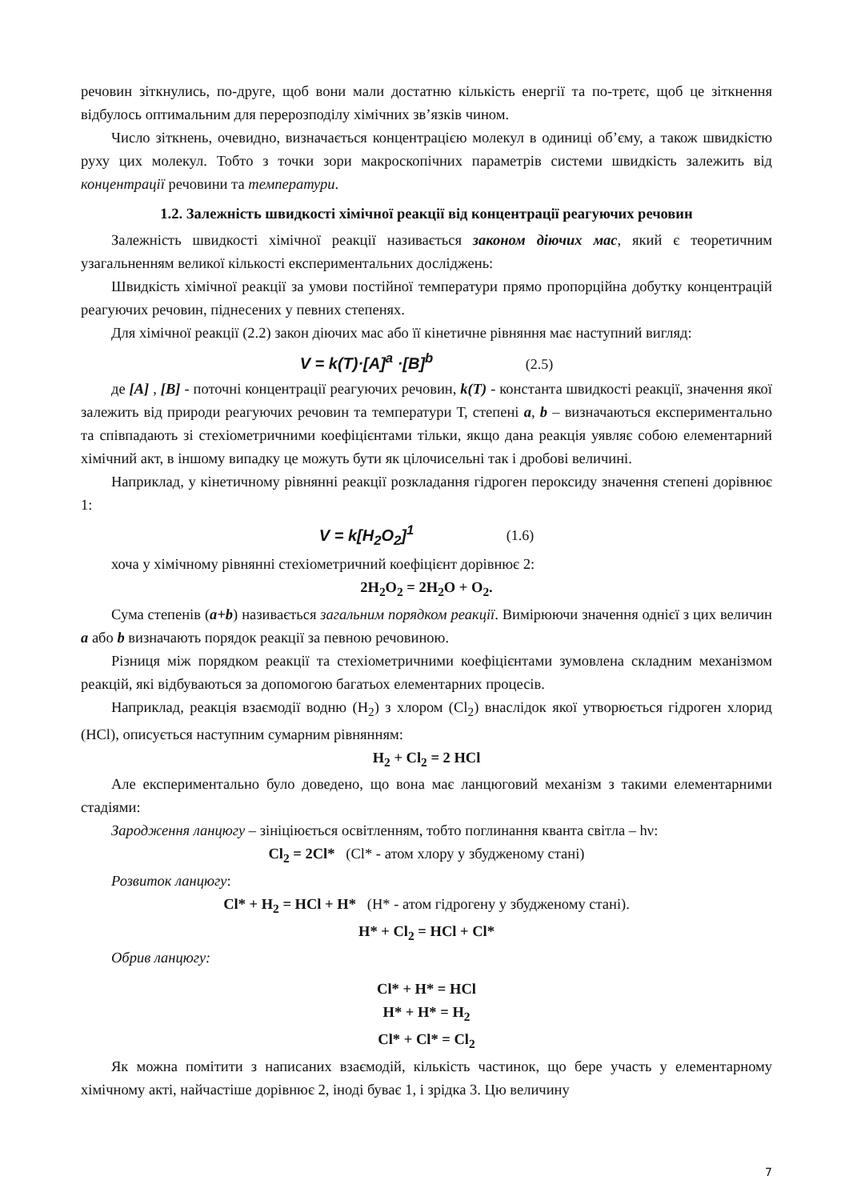речовин зіткнулись, по-друге, щоб вони мали достатню кількість енергії та по-третє, щоб це зіткнення відбулось оптимальним для перерозподілу хімічних зв’язків чином.
Число зіткнень, очевидно, визначається концентрацією молекул в одиниці об’єму, а також швидкістю руху цих молекул. Тобто з точки зори макроскопічних параметрів системи швидкість залежить від концентрації речовини та температури.
1.2. Залежність швидкості хімічної реакції від концентрації реагуючих речовин
Залежність швидкості хімічної реакції називається законом діючих мас, який є теоретичним узагальненням великої кількості експериментальних досліджень:
Швидкість хімічної реакції за умови постійної температури прямо пропорційна добутку концентрацій реагуючих речовин, піднесених у певних степенях.
Для хімічної реакції (2.2) закон діючих мас або її кінетичне рівняння має наступний вигляд:
V = k(T)·[A]<sup>a</sup> ·[B]<sup>b</sup> (2.5)
де [A] , [B] - поточні концентрації реагуючих речовин, k(T) - константа швидкості реакції, значення якої залежить від природи реагуючих речовин та температури Т, степені a, b – визначаються експериментально та співпадають зі стехіометричними коефіцієнтами тільки, якщо дана реакція уявляє собою елементарний хімічний акт, в іншому випадку це можуть бути як цілочисельні так і дробові величині.
Наприклад, у кінетичному рівнянні реакції розкладання гідроген пероксиду значення степені дорівнює 1:
V = k[H<sub>2</sub>O<sub>2</sub>]<sup>1</sup> (1.6)
хоча у хімічному рівнянні стехіометричний коефіцієнт дорівнює 2:
2H<sub>2</sub>O<sub>2</sub> = 2H<sub>2</sub>O + O<sub>2</sub>.
Сума степенів (a+b) називається загальним порядком реакції. Вимірюючи значення однієї з цих величин a або b визначають порядок реакції за певною речовиною.
Різниця між порядком реакції та стехіометричними коефіцієнтами зумовлена складним механізмом реакцій, які відбуваються за допомогою багатьох елементарних процесів.
Наприклад, реакція взаємодії водню (H<sub>2</sub>) з хлором (Cl<sub>2</sub>) внаслідок якої утворюється гідроген хлорид (HCl), описується наступним сумарним рівнянням:
H<sub>2</sub> + Cl<sub>2</sub> = 2 HCl
Але експериментально було доведено, що вона має ланцюговий механізм з такими елементарними стадіями:
Зародження ланцюгу – зініціюється освітленням, тобто поглинання кванта світла – hν:
Cl<sub>2</sub> = 2Cl* (Cl* - атом хлору у збудженому стані)
Розвиток ланцюгу:
Cl* + H<sub>2</sub> = HCl + H* (H* - атом гідрогену у збудженому стані).
H* + Cl<sub>2</sub> = HCl + Cl*
Обрив ланцюгу:
Cl* + H* = HCl
H* + H* = H<sub>2</sub>
Cl* + Cl* = Cl<sub>2</sub>
Як можна помітити з написаних взаємодій, кількість частинок, що бере участь у елементарному хімічному акті, найчастіше дорівнює 2, іноді буває 1, і зрідка 3. Цю величину
7